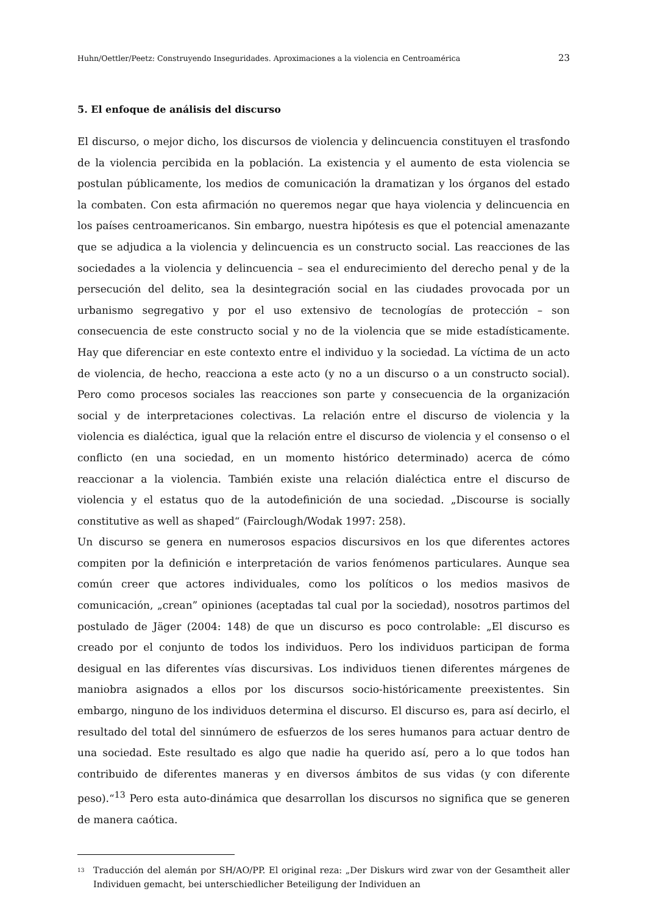Huhn/Oettler/Peetz: Construyendo Inseguridades. Aproximaciones a la violencia en Centroamérica 23
5. El enfoque de análisis del discurso
El discurso, o mejor dicho, los discursos de violencia y delincuencia constituyen el trasfondo de la violencia percibida en la población. La existencia y el aumento de esta violencia se postulan públicamente, los medios de comunicación la dramatizan y los órganos del estado la combaten. Con esta afirmación no queremos negar que haya violencia y delincuencia en los países centroamericanos. Sin embargo, nuestra hipótesis es que el potencial amenazante que se adjudica a la violencia y delincuencia es un constructo social. Las reacciones de las sociedades a la violencia y delincuencia – sea el endurecimiento del derecho penal y de la persecución del delito, sea la desintegración social en las ciudades provocada por un urbanismo segregativo y por el uso extensivo de tecnologías de protección – son consecuencia de este constructo social y no de la violencia que se mide estadísticamente. Hay que diferenciar en este contexto entre el individuo y la sociedad. La víctima de un acto de violencia, de hecho, reacciona a este acto (y no a un discurso o a un constructo social). Pero como procesos sociales las reacciones son parte y consecuencia de la organización social y de interpretaciones colectivas. La relación entre el discurso de violencia y la violencia es dialéctica, igual que la relación entre el discurso de violencia y el consenso o el conflicto (en una sociedad, en un momento histórico determinado) acerca de cómo reaccionar a la violencia. También existe una relación dialéctica entre el discurso de violencia y el estatus quo de la autodefinición de una sociedad. „Discourse is socially constitutive as well as shaped“ (Fairclough/Wodak 1997: 258).
Un discurso se genera en numerosos espacios discursivos en los que diferentes actores compiten por la definición e interpretación de varios fenómenos particulares. Aunque sea común creer que actores individuales, como los políticos o los medios masivos de comunicación, „crean” opiniones (aceptadas tal cual por la sociedad), nosotros partimos del postulado de Jäger (2004: 148) de que un discurso es poco controlable: „El discurso es creado por el conjunto de todos los individuos. Pero los individuos participan de forma desigual en las diferentes vías discursivas. Los individuos tienen diferentes márgenes de maniobra asignados a ellos por los discursos socio-históricamente preexistentes. Sin embargo, ninguno de los individuos determina el discurso. El discurso es, para así decirlo, el resultado del total del sinnúmero de esfuerzos de los seres humanos para actuar dentro de una sociedad. Este resultado es algo que nadie ha querido así, pero a lo que todos han contribuido de diferentes maneras y en diversos ámbitos de sus vidas (y con diferente peso).“<sup>13</sup> Pero esta auto-dinámica que desarrollan los discursos no significa que se generen de manera caótica.
<sup>13</sup> Traducción del alemán por SH/AO/PP. El original reza: „Der Diskurs wird zwar von der Gesamtheit aller Individuen gemacht, bei unterschiedlicher Beteiligung der Individuen an